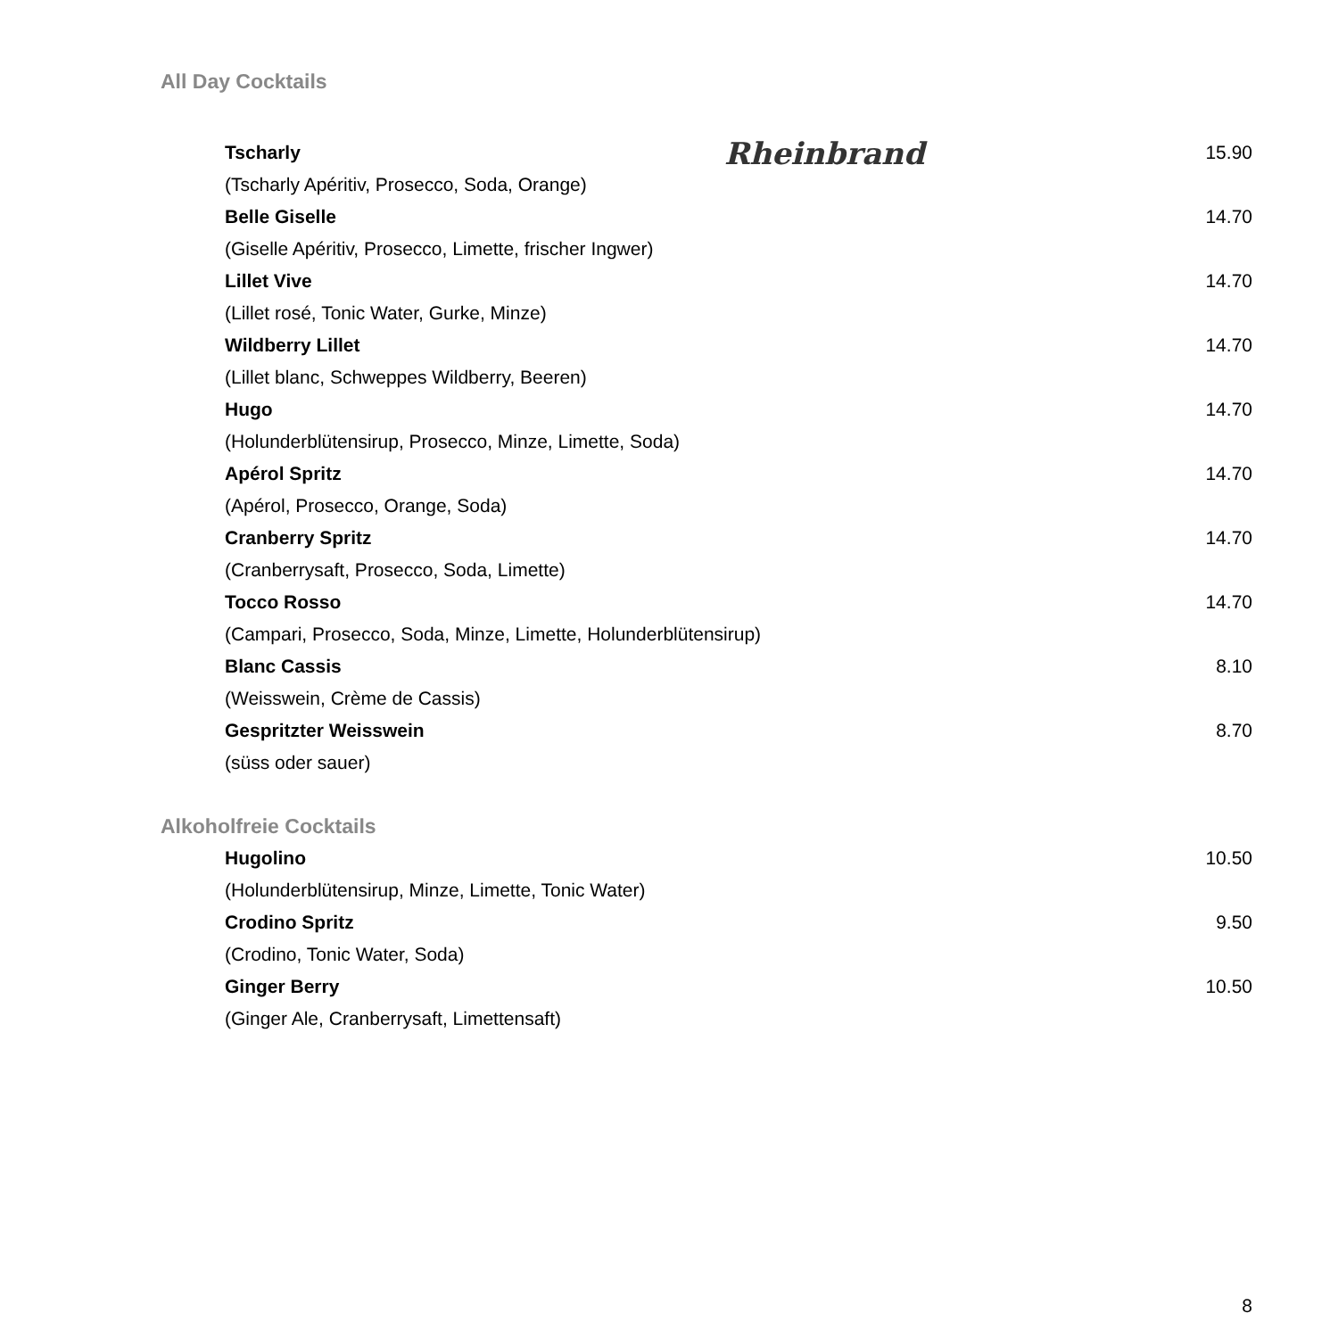All Day Cocktails
Tscharly 15.90
(Tscharly Apéritiv, Prosecco, Soda, Orange)
Belle Giselle 14.70
(Giselle Apéritiv, Prosecco, Limette, frischer Ingwer)
Lillet Vive 14.70
(Lillet rosé, Tonic Water, Gurke, Minze)
Wildberry Lillet 14.70
(Lillet blanc, Schweppes Wildberry, Beeren)
Hugo 14.70
(Holunderblütensirup, Prosecco, Minze, Limette, Soda)
Apérol Spritz 14.70
(Apérol, Prosecco, Orange, Soda)
Cranberry Spritz 14.70
(Cranberrysaft, Prosecco, Soda, Limette)
Tocco Rosso 14.70
(Campari, Prosecco, Soda, Minze, Limette, Holunderblütensirup)
Blanc Cassis 8.10
(Weisswein, Crème de Cassis)
Gespritzter Weisswein 8.70
(süss oder sauer)
Alkoholfreie Cocktails
Hugolino 10.50
(Holunderblütensirup, Minze, Limette, Tonic Water)
Crodino Spritz 9.50
(Crodino, Tonic Water, Soda)
Ginger Berry 10.50
(Ginger Ale, Cranberrysaft, Limettensaft)
Rheinbrand
8